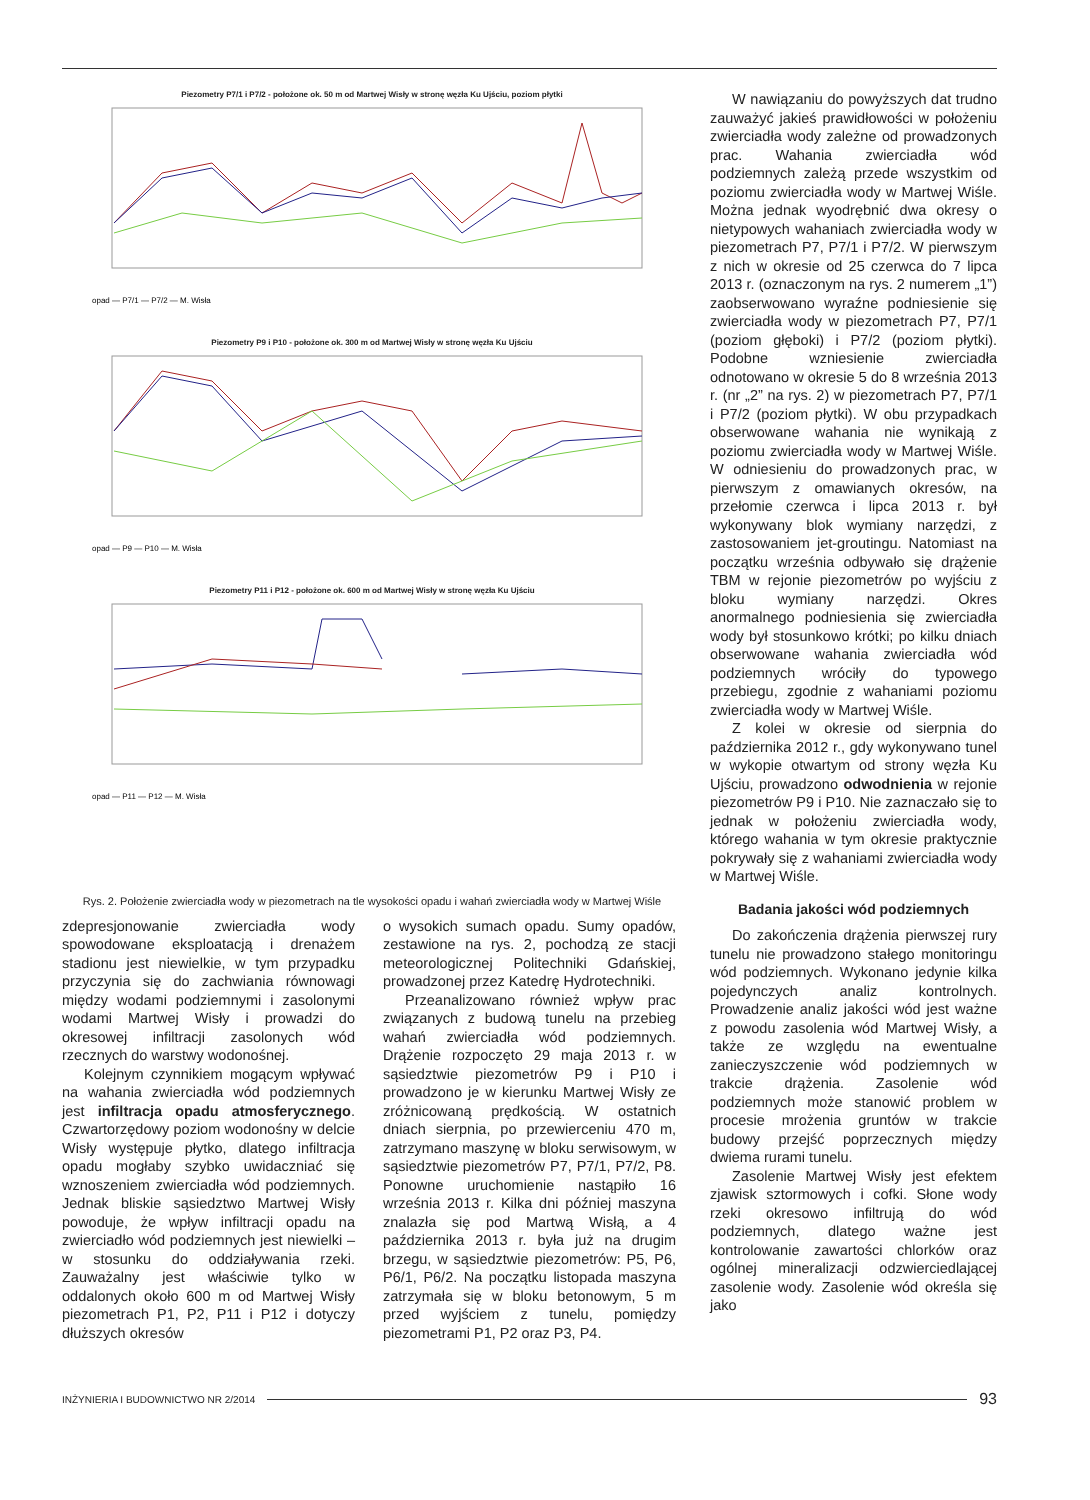Piezometry P7/1 i P7/2 - położone ok. 50 m od Martwej Wisły w stronę węzła Ku Ujściu, poziom płytki
opad — P7/1 — P7/2 — M. Wisła
Piezometry P9 i P10 - położone ok. 300 m od Martwej Wisły w stronę węzła Ku Ujściu
opad — P9 — P10 — M. Wisła
Piezometry P11 i P12 - położone ok. 600 m od Martwej Wisły w stronę węzła Ku Ujściu
opad — P11 — P12 — M. Wisła
W nawiązaniu do powyższych dat trudno zauważyć jakieś prawidłowości w położeniu zwierciadła wody zależne od prowadzonych prac. Wahania zwierciadła wód podziemnych zależą przede wszystkim od poziomu zwierciadła wody w Martwej Wiśle. Można jednak wyodrębnić dwa okresy o nietypowych wahaniach zwierciadła wody w piezometrach P7, P7/1 i P7/2. W pierwszym z nich w okresie od 25 czerwca do 7 lipca 2013 r. (oznaczonym na rys. 2 numerem „1”) zaobserwowano wyraźne podniesienie się zwierciadła wody w piezometrach P7, P7/1 (poziom głęboki) i P7/2 (poziom płytki). Podobne wzniesienie zwierciadła odnotowano w okresie 5 do 8 września 2013 r. (nr „2” na rys. 2) w piezometrach P7, P7/1 i P7/2 (poziom płytki). W obu przypadkach obserwowane wahania nie wynikają z poziomu zwierciadła wody w Martwej Wiśle. W odniesieniu do prowadzonych prac, w pierwszym z omawianych okresów, na przełomie czerwca i lipca 2013 r. był wykonywany blok wymiany narzędzi, z zastosowaniem jet-groutingu. Natomiast na początku września odbywało się drążenie TBM w rejonie piezometrów po wyjściu z bloku wymiany narzędzi. Okres anormalnego podniesienia się zwierciadła wody był stosunkowo krótki; po kilku dniach obserwowane wahania zwierciadła wód podziemnych wróciły do typowego przebiegu, zgodnie z wahaniami poziomu zwierciadła wody w Martwej Wiśle.
Z kolei w okresie od sierpnia do października 2012 r., gdy wykonywano tunel w wykopie otwartym od strony węzła Ku Ujściu, prowadzono odwodnienia w rejonie piezometrów P9 i P10. Nie zaznaczało się to jednak w położeniu zwierciadła wody, którego wahania w tym okresie praktycznie pokrywały się z wahaniami zwierciadła wody w Martwej Wiśle.
Badania jakości wód podziemnych
Do zakończenia drążenia pierwszej rury tunelu nie prowadzono stałego monitoringu wód podziemnych. Wykonano jedynie kilka pojedynczych analiz kontrolnych. Prowadzenie analiz jakości wód jest ważne z powodu zasolenia wód Martwej Wisły, a także ze względu na ewentualne zanieczyszczenie wód podziemnych w trakcie drążenia. Zasolenie wód podziemnych może stanowić problem w procesie mrożenia gruntów w trakcie budowy przejść poprzecznych między dwiema rurami tunelu.
Zasolenie Martwej Wisły jest efektem zjawisk sztormowych i cofki. Słone wody rzeki okresowo infiltrują do wód podziemnych, dlatego ważne jest kontrolowanie zawartości chlorków oraz ogólnej mineralizacji odzwierciedlającej zasolenie wody. Zasolenie wód określa się jako
Rys. 2. Położenie zwierciadła wody w piezometrach na tle wysokości opadu i wahań zwierciadła wody w Martwej Wiśle
zdepresjonowanie zwierciadła wody spowodowane eksploatacją i drenażem stadionu jest niewielkie, w tym przypadku przyczynia się do zachwiania równowagi między wodami podziemnymi i zasolonymi wodami Martwej Wisły i prowadzi do okresowej infiltracji zasolonych wód rzecznych do warstwy wodonośnej.
Kolejnym czynnikiem mogącym wpływać na wahania zwierciadła wód podziemnych jest infiltracja opadu atmosferycznego. Czwartorzędowy poziom wodonośny w delcie Wisły występuje płytko, dlatego infiltracja opadu mogłaby szybko uwidaczniać się wznoszeniem zwierciadła wód podziemnych. Jednak bliskie sąsiedztwo Martwej Wisły powoduje, że wpływ infiltracji opadu na zwierciadło wód podziemnych jest niewielki – w stosunku do oddziaływania rzeki. Zauważalny jest właściwie tylko w oddalonych około 600 m od Martwej Wisły piezometrach P1, P2, P11 i P12 i dotyczy dłuższych okresów
o wysokich sumach opadu. Sumy opadów, zestawione na rys. 2, pochodzą ze stacji meteorologicznej Politechniki Gdańskiej, prowadzonej przez Katedrę Hydrotechniki.
Przeanalizowano również wpływ prac związanych z budową tunelu na przebieg wahań zwierciadła wód podziemnych. Drążenie rozpoczęto 29 maja 2013 r. w sąsiedztwie piezometrów P9 i P10 i prowadzono je w kierunku Martwej Wisły ze zróżnicowaną prędkością. W ostatnich dniach sierpnia, po przewierceniu 470 m, zatrzymano maszynę w bloku serwisowym, w sąsiedztwie piezometrów P7, P7/1, P7/2, P8. Ponowne uruchomienie nastąpiło 16 września 2013 r. Kilka dni później maszyna znalazła się pod Martwą Wisłą, a 4 października 2013 r. była już na drugim brzegu, w sąsiedztwie piezometrów: P5, P6, P6/1, P6/2. Na początku listopada maszyna zatrzymała się w bloku betonowym, 5 m przed wyjściem z tunelu, pomiędzy piezometrami P1, P2 oraz P3, P4.
INŻYNIERIA I BUDOWNICTWO NR 2/2014 93